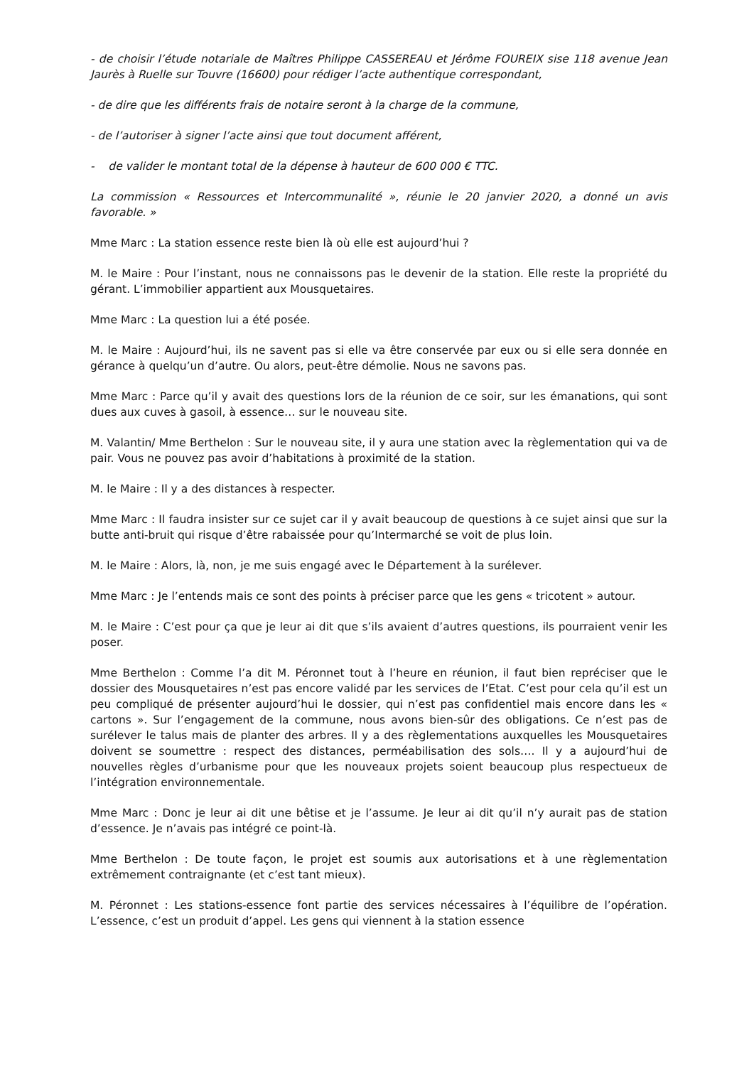- de choisir l’étude notariale de Maîtres Philippe CASSEREAU et Jérôme FOUREIX sise 118 avenue Jean Jaurès à Ruelle sur Touvre (16600) pour rédiger l’acte authentique correspondant,
- de dire que les différents frais de notaire seront à la charge de la commune,
- de l’autoriser à signer l’acte ainsi que tout document afférent,
- de valider le montant total de la dépense à hauteur de 600 000 € TTC.
La commission « Ressources et Intercommunalité », réunie le 20 janvier 2020, a donné un avis favorable. »
Mme Marc : La station essence reste bien là où elle est aujourd’hui ?
M. le Maire : Pour l’instant, nous ne connaissons pas le devenir de la station. Elle reste la propriété du gérant. L’immobilier appartient aux Mousquetaires.
Mme Marc : La question lui a été posée.
M. le Maire : Aujourd’hui, ils ne savent pas si elle va être conservée par eux ou si elle sera donnée en gérance à quelqu’un d’autre. Ou alors, peut-être démolie. Nous ne savons pas.
Mme Marc : Parce qu’il y avait des questions lors de la réunion de ce soir, sur les émanations, qui sont dues aux cuves à gasoil, à essence… sur le nouveau site.
M. Valantin/ Mme Berthelon : Sur le nouveau site, il y aura une station avec la règlementation qui va de pair. Vous ne pouvez pas avoir d’habitations à proximité de la station.
M. le Maire : Il y a des distances à respecter.
Mme Marc : Il faudra insister sur ce sujet car il y avait beaucoup de questions à ce sujet ainsi que sur la butte anti-bruit qui risque d’être rabaissée pour qu’Intermarché se voit de plus loin.
M. le Maire : Alors, là, non, je me suis engagé avec le Département à la surélever.
Mme Marc : Je l’entends mais ce sont des points à préciser parce que les gens « tricotent » autour.
M. le Maire : C’est pour ça que je leur ai dit que s’ils avaient d’autres questions, ils pourraient venir les poser.
Mme Berthelon : Comme l’a dit M. Péronnet tout à l’heure en réunion, il faut bien repréciser que le dossier des Mousquetaires n’est pas encore validé par les services de l’Etat. C’est pour cela qu’il est un peu compliqué de présenter aujourd’hui le dossier, qui n’est pas confidentiel mais encore dans les « cartons ». Sur l’engagement de la commune, nous avons bien-sûr des obligations. Ce n’est pas de surélever le talus mais de planter des arbres. Il y a des règlementations auxquelles les Mousquetaires doivent se soumettre : respect des distances, perméabilisation des sols…. Il y a aujourd’hui de nouvelles règles d’urbanisme pour que les nouveaux projets soient beaucoup plus respectueux de l’intégration environnementale.
Mme Marc : Donc je leur ai dit une bêtise et je l’assume. Je leur ai dit qu’il n’y aurait pas de station d’essence. Je n’avais pas intégré ce point-là.
Mme Berthelon : De toute façon, le projet est soumis aux autorisations et à une règlementation extrêmement contraignante (et c’est tant mieux).
M. Péronnet : Les stations-essence font partie des services nécessaires à l’équilibre de l’opération. L’essence, c’est un produit d’appel. Les gens qui viennent à la station essence